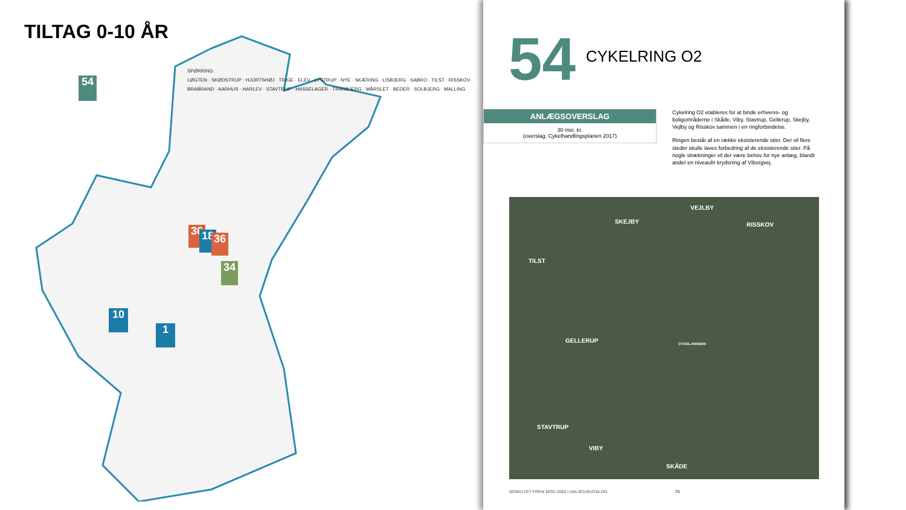TILTAG 0-10 ÅR
54
SPØRRING
LØGTEN · SKØDSTRUP · HJORTSHØJ · TRIGE · ELEV · LYSTRUP · NYE · SKÆRING · LISBJERG · SABRO · TILST · RISSKOV · BRABRAND · AARHUS · HARLEV · STAVTRUP · HASSELAGER · TRANBJERG · MÅRSLET · BEDER · SOLBJERG · MALLING
36 18 36
34
10
1
54 CYKELRING O2
ANLÆGSOVERSLAG
30 mio. kr.
(overslag, Cykelhandlingsplanen 2017)
Cykelring O2 etableres for at binde erhvervs- og boligområderne i Skåde, Viby, Stavtrup, Gellerup, Skejby, Vejlby og Risskov sammen i en ringforbindelse.
Ringen består af en række eksisterende stier. Der vil flere steder skulle laves forbedring af de eksisterende stier. På nogle strækninger vil der være behov for nye anlæg, blandt andet en niveaufri krydsning af Viborgvej.
VEJLBY
SKEJBY RISSKOV
TILST
GELLERUP CYKEL-RINGEN
STAVTRUP
VIBY
SKÅDE
MOBILITET FREM MOD 2050 I ANLÆGSKATALOG 70